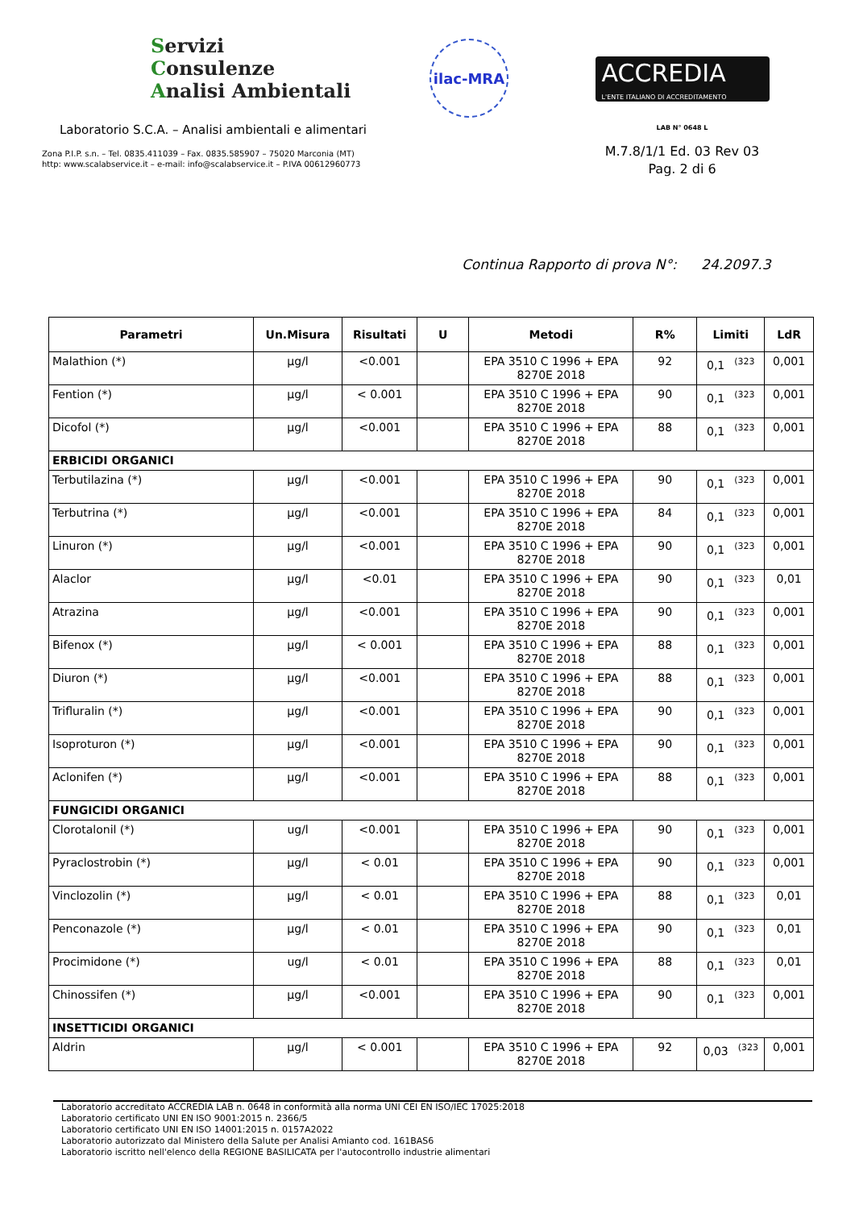Servizi
Consulenze
Analisi Ambientali
Laboratorio S.C.A. – Analisi ambientali e alimentari
Zona P.I.P. s.n. – Tel. 0835.411039 – Fax. 0835.585907 – 75020 Marconia (MT)
http: www.scalabservice.it – e-mail: info@scalabservice.it – P.IVA 00612960773
ilac-MRA
ACCREDIA
L'ENTE ITALIANO DI ACCREDITAMENTO
LAB N° 0648 L
M.7.8/1/1 Ed. 03 Rev 03
Pag. 2 di 6
Continua Rapporto di prova N°: 24.2097.3
| Parametri | Un.Misura | Risultati | U | Metodi | R% | Limiti | LdR |
| --- | --- | --- | --- | --- | --- | --- | --- |
| Malathion (*) | µg/l | <0.001 | | EPA 3510 C 1996 + EPA 8270E 2018 | 92 | 0,1<sup>(323</sup> | 0,001 |
| Fention (*) | µg/l | < 0.001 | | EPA 3510 C 1996 + EPA 8270E 2018 | 90 | 0,1<sup>(323</sup> | 0,001 |
| Dicofol (*) | µg/l | <0.001 | | EPA 3510 C 1996 + EPA 8270E 2018 | 88 | 0,1<sup>(323</sup> | 0,001 |
| ERBICIDI ORGANICI | | | | | | | |
| Terbutilazina (*) | µg/l | <0.001 | | EPA 3510 C 1996 + EPA 8270E 2018 | 90 | 0,1<sup>(323</sup> | 0,001 |
| Terbutrina (*) | µg/l | <0.001 | | EPA 3510 C 1996 + EPA 8270E 2018 | 84 | 0,1<sup>(323</sup> | 0,001 |
| Linuron (*) | µg/l | <0.001 | | EPA 3510 C 1996 + EPA 8270E 2018 | 90 | 0,1<sup>(323</sup> | 0,001 |
| Alaclor | µg/l | <0.01 | | EPA 3510 C 1996 + EPA 8270E 2018 | 90 | 0,1<sup>(323</sup> | 0,01 |
| Atrazina | µg/l | <0.001 | | EPA 3510 C 1996 + EPA 8270E 2018 | 90 | 0,1<sup>(323</sup> | 0,001 |
| Bifenox (*) | µg/l | < 0.001 | | EPA 3510 C 1996 + EPA 8270E 2018 | 88 | 0,1<sup>(323</sup> | 0,001 |
| Diuron (*) | µg/l | <0.001 | | EPA 3510 C 1996 + EPA 8270E 2018 | 88 | 0,1<sup>(323</sup> | 0,001 |
| Trifluralin (*) | µg/l | <0.001 | | EPA 3510 C 1996 + EPA 8270E 2018 | 90 | 0,1<sup>(323</sup> | 0,001 |
| Isoproturon (*) | µg/l | <0.001 | | EPA 3510 C 1996 + EPA 8270E 2018 | 90 | 0,1<sup>(323</sup> | 0,001 |
| Aclonifen (*) | µg/l | <0.001 | | EPA 3510 C 1996 + EPA 8270E 2018 | 88 | 0,1<sup>(323</sup> | 0,001 |
| FUNGICIDI ORGANICI | | | | | | | |
| Clorotalonil (*) | ug/l | <0.001 | | EPA 3510 C 1996 + EPA 8270E 2018 | 90 | 0,1<sup>(323</sup> | 0,001 |
| Pyraclostrobin (*) | µg/l | < 0.01 | | EPA 3510 C 1996 + EPA 8270E 2018 | 90 | 0,1<sup>(323</sup> | 0,001 |
| Vinclozolin (*) | µg/l | < 0.01 | | EPA 3510 C 1996 + EPA 8270E 2018 | 88 | 0,1<sup>(323</sup> | 0,01 |
| Penconazole (*) | µg/l | < 0.01 | | EPA 3510 C 1996 + EPA 8270E 2018 | 90 | 0,1<sup>(323</sup> | 0,01 |
| Procimidone (*) | ug/l | < 0.01 | | EPA 3510 C 1996 + EPA 8270E 2018 | 88 | 0,1<sup>(323</sup> | 0,01 |
| Chinossifen (*) | µg/l | <0.001 | | EPA 3510 C 1996 + EPA 8270E 2018 | 90 | 0,1<sup>(323</sup> | 0,001 |
| INSETTICIDI ORGANICI | | | | | | | |
| Aldrin | µg/l | < 0.001 | | EPA 3510 C 1996 + EPA 8270E 2018 | 92 | 0,03<sup>(323</sup> | 0,001 |
Laboratorio accreditato ACCREDIA LAB n. 0648 in conformità alla norma UNI CEI EN ISO/IEC 17025:2018
Laboratorio certificato UNI EN ISO 9001:2015 n. 2366/5
Laboratorio certificato UNI EN ISO 14001:2015 n. 0157A2022
Laboratorio autorizzato dal Ministero della Salute per Analisi Amianto cod. 161BAS6
Laboratorio iscritto nell'elenco della REGIONE BASILICATA per l'autocontrollo industrie alimentari